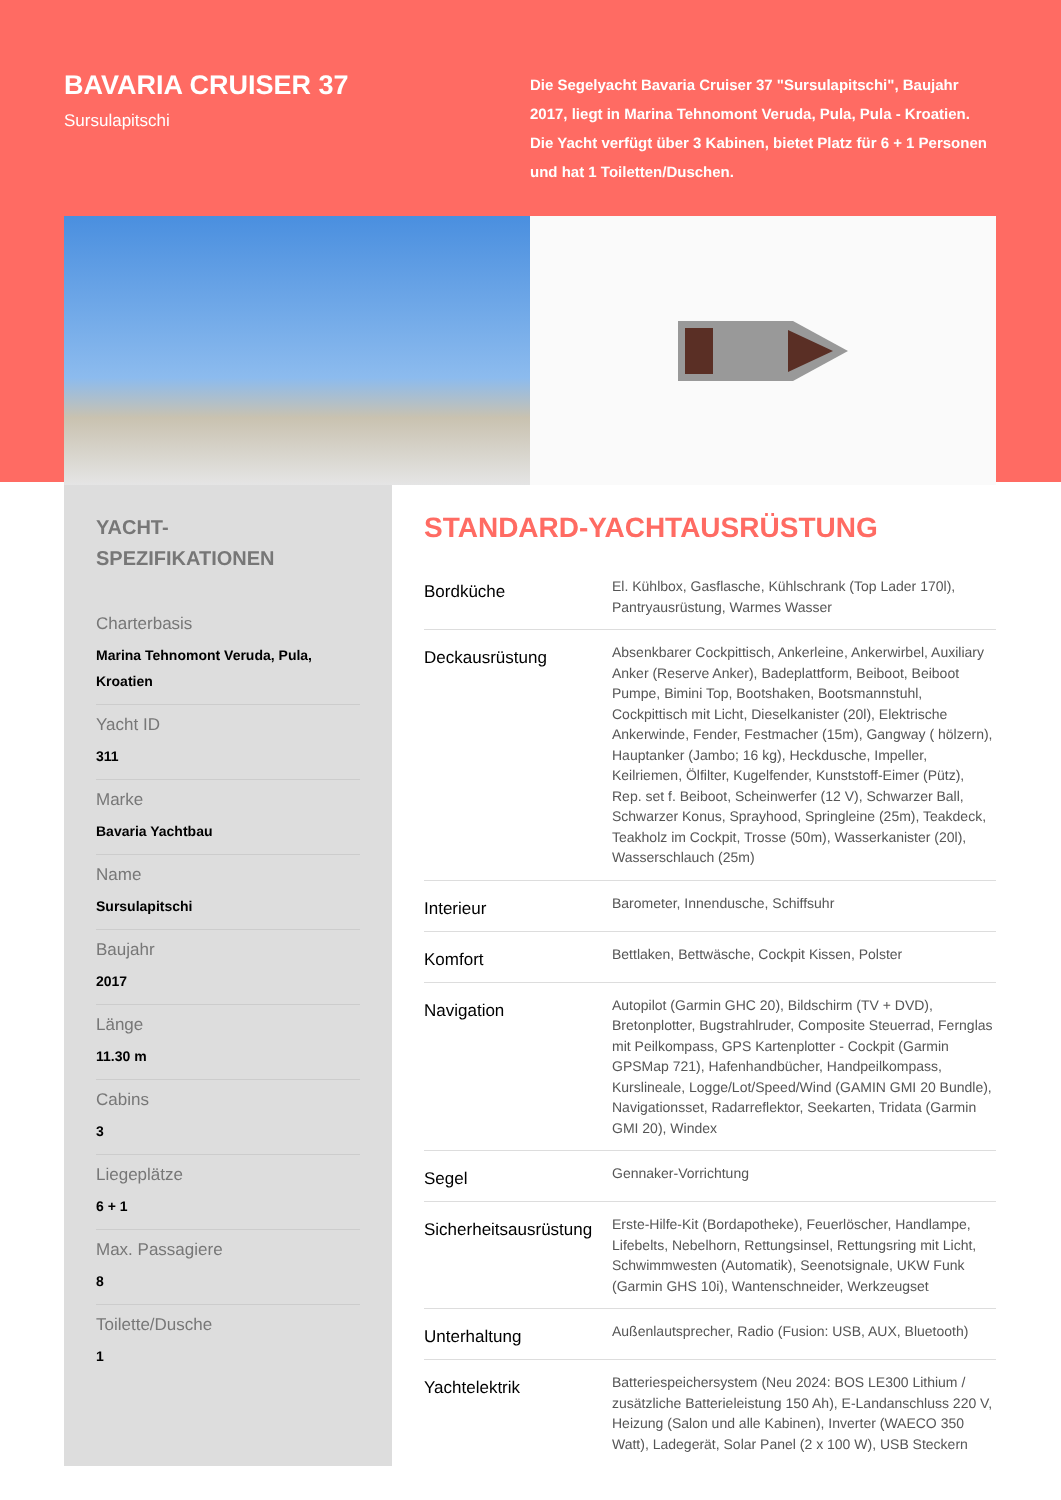BAVARIA CRUISER 37
Sursulapitschi
Die Segelyacht Bavaria Cruiser 37 "Sursulapitschi", Baujahr 2017, liegt in Marina Tehnomont Veruda, Pula, Pula - Kroatien. Die Yacht verfügt über 3 Kabinen, bietet Platz für 6 + 1 Personen und hat 1 Toiletten/Duschen.
YACHT-
SPEZIFIKATIONEN
Charterbasis
Marina Tehnomont Veruda, Pula, Kroatien
Yacht ID
311
Marke
Bavaria Yachtbau
Name
Sursulapitschi
Baujahr
2017
Länge
11.30 m
Cabins
3
Liegeplätze
6 + 1
Max. Passagiere
8
Toilette/Dusche
1
STANDARD-YACHTAUSRÜSTUNG
| Bordküche | El. Kühlbox, Gasflasche, Kühlschrank (Top Lader 170l), Pantryausrüstung, Warmes Wasser |
| Deckausrüstung | Absenkbarer Cockpittisch, Ankerleine, Ankerwirbel, Auxiliary Anker (Reserve Anker), Badeplattform, Beiboot, Beiboot Pumpe, Bimini Top, Bootshaken, Bootsmannstuhl, Cockpittisch mit Licht, Dieselkanister (20l), Elektrische Ankerwinde, Fender, Festmacher (15m), Gangway ( hölzern), Hauptanker (Jambo; 16 kg), Heckdusche, Impeller, Keilriemen, Ölfilter, Kugelfender, Kunststoff-Eimer (Pütz), Rep. set f. Beiboot, Scheinwerfer (12 V), Schwarzer Ball, Schwarzer Konus, Sprayhood, Springleine (25m), Teakdeck, Teakholz im Cockpit, Trosse (50m), Wasserkanister (20l), Wasserschlauch (25m) |
| Interieur | Barometer, Innendusche, Schiffsuhr |
| Komfort | Bettlaken, Bettwäsche, Cockpit Kissen, Polster |
| Navigation | Autopilot (Garmin GHC 20), Bildschirm (TV + DVD), Bretonplotter, Bugstrahlruder, Composite Steuerrad, Fernglas mit Peilkompass, GPS Kartenplotter - Cockpit (Garmin GPSMap 721), Hafenhandbücher, Handpeilkompass, Kurslineale, Logge/Lot/Speed/Wind (GAMIN GMI 20 Bundle), Navigationsset, Radarreflektor, Seekarten, Tridata (Garmin GMI 20), Windex |
| Segel | Gennaker-Vorrichtung |
| Sicherheitsausrüstung | Erste-Hilfe-Kit (Bordapotheke), Feuerlöscher, Handlampe, Lifebelts, Nebelhorn, Rettungsinsel, Rettungsring mit Licht, Schwimmwesten (Automatik), Seenotsignale, UKW Funk (Garmin GHS 10i), Wantenschneider, Werkzeugset |
| Unterhaltung | Außenlautsprecher, Radio (Fusion: USB, AUX, Bluetooth) |
| Yachtelektrik | Batteriespeichersystem (Neu 2024: BOS LE300 Lithium / zusätzliche Batterieleistung 150 Ah), E-Landanschluss 220 V, Heizung (Salon und alle Kabinen), Inverter (WAECO 350 Watt), Ladegerät, Solar Panel (2 x 100 W), USB Steckern |